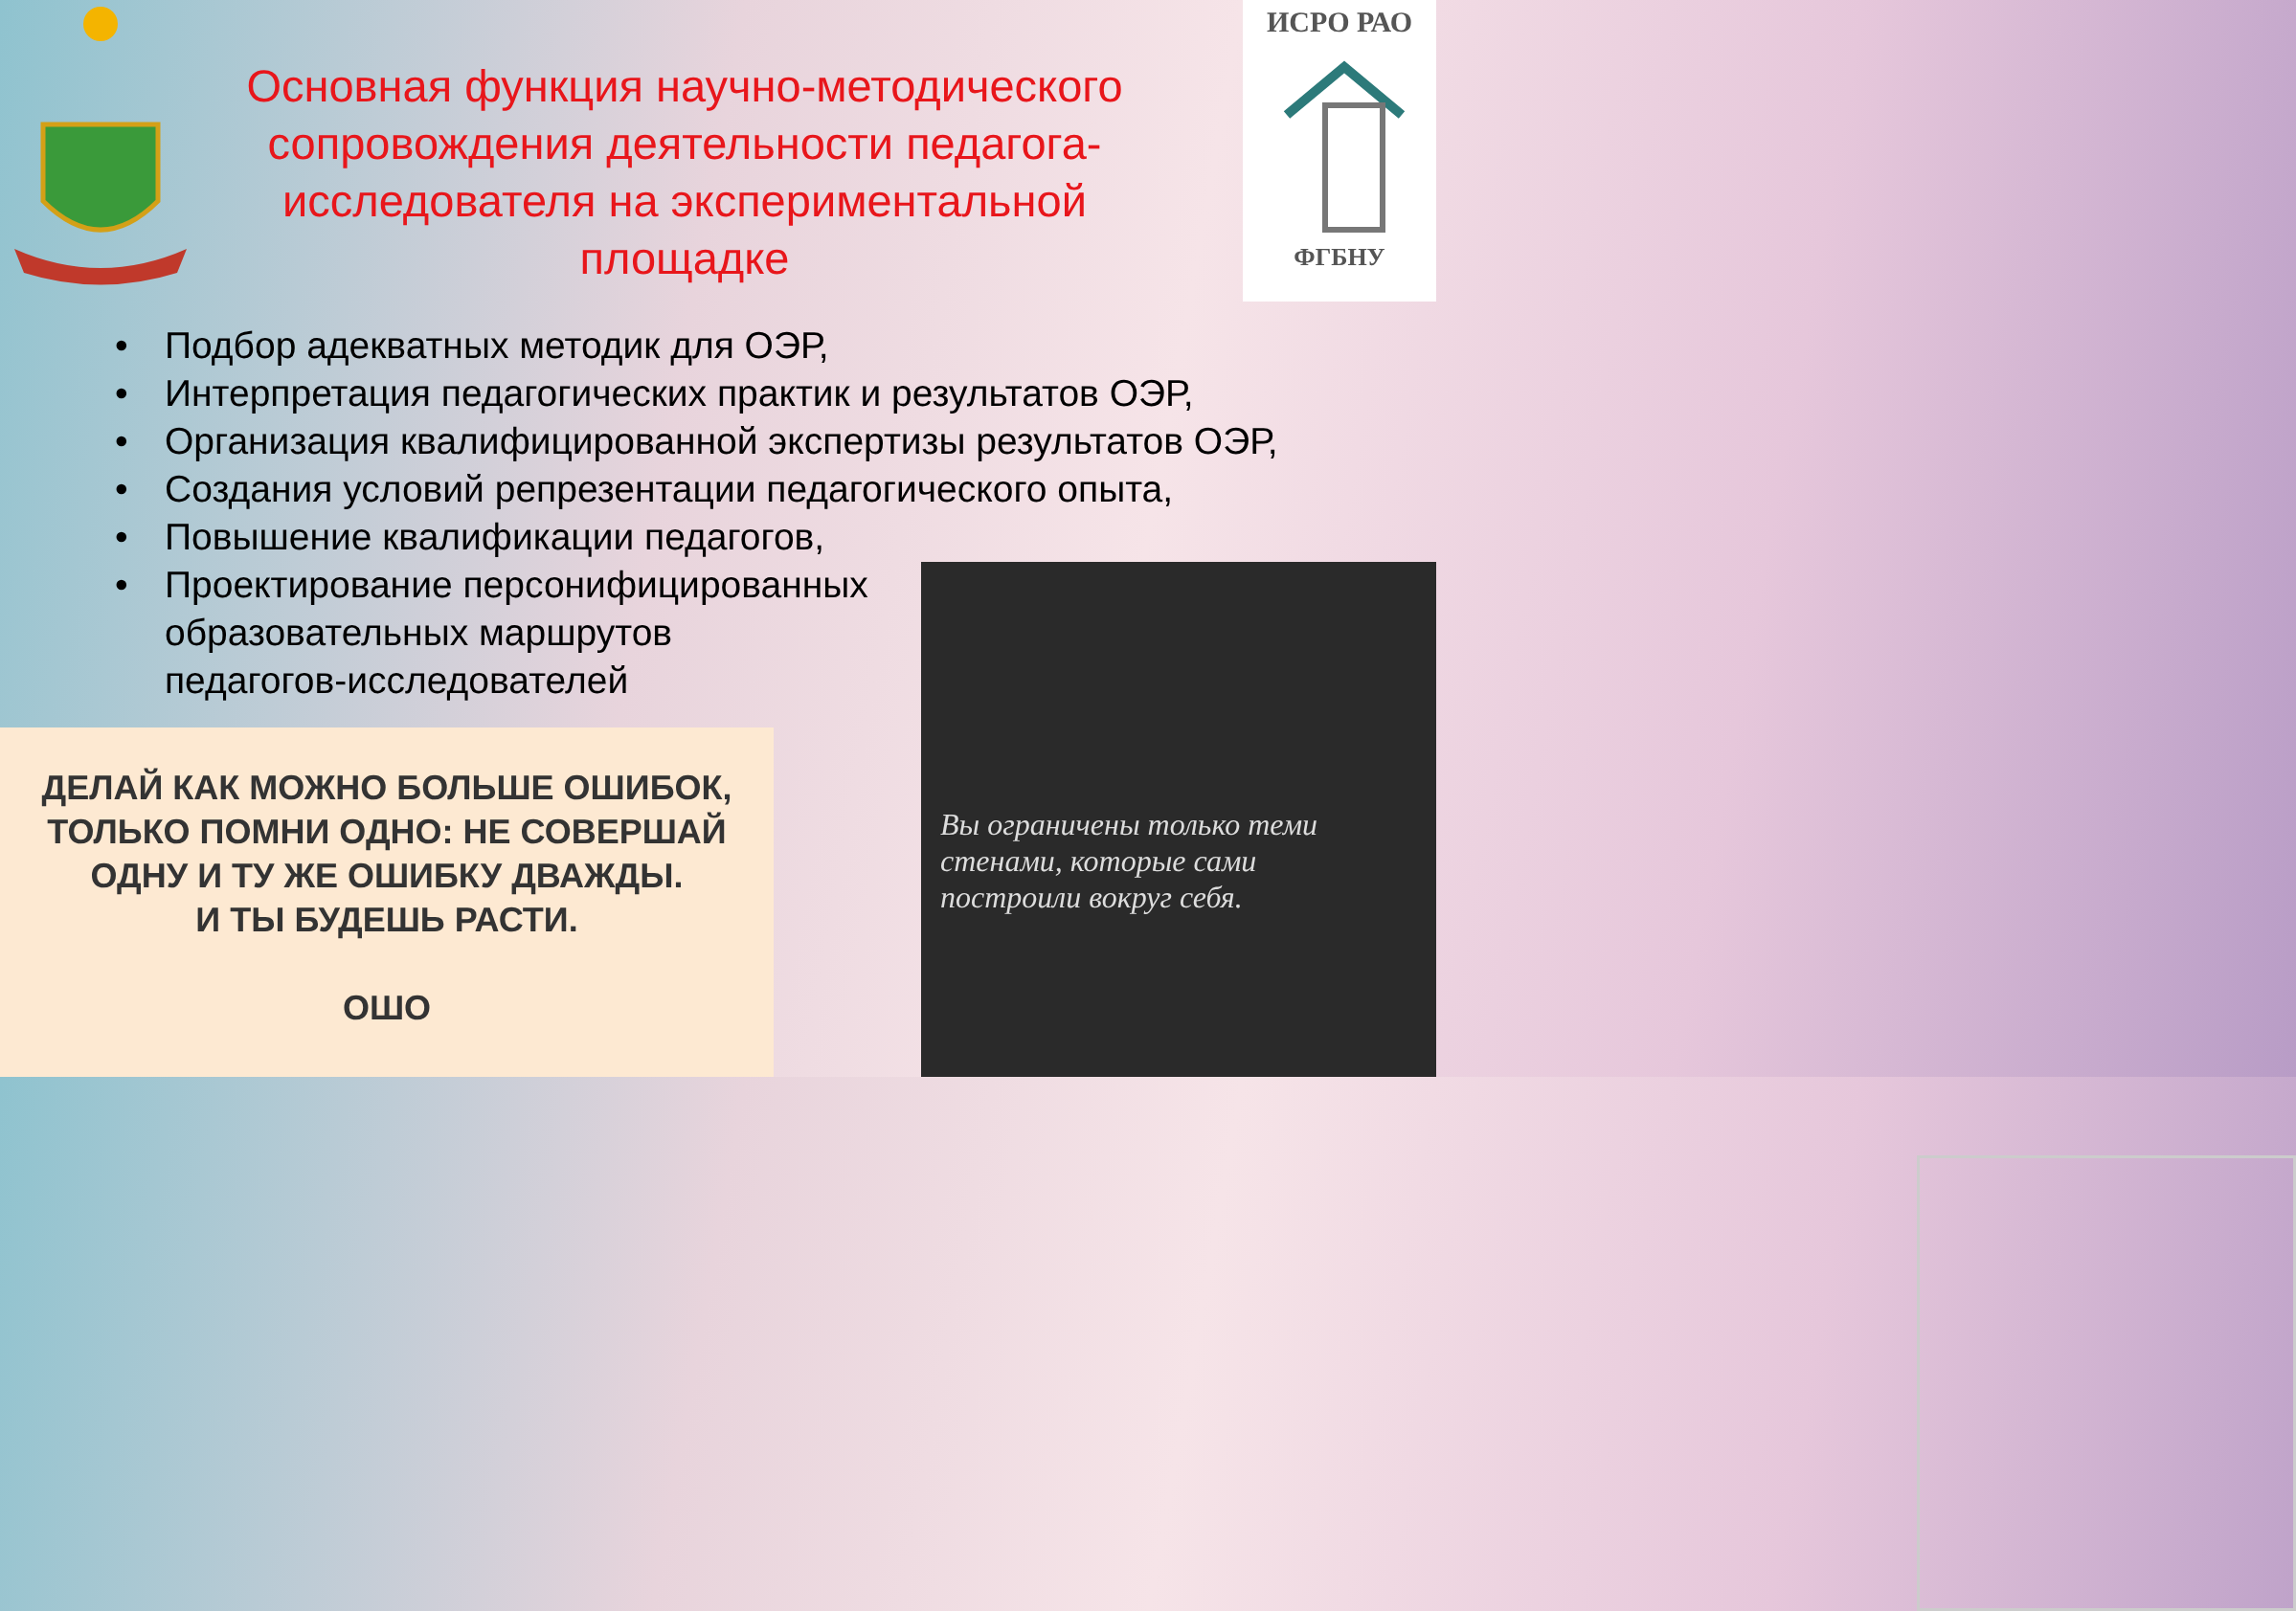ИСРО РАО
ФГБНУ
Основная функция научно-методического сопровождения деятельности педагога-исследователя на экспериментальной площадке
• Подбор адекватных методик для ОЭР,
• Интерпретация педагогических практик и результатов ОЭР,
• Организация квалифицированной экспертизы результатов ОЭР,
• Создания условий репрезентации педагогического опыта,
• Повышение квалификации педагогов,
• Проектирование персонифицированных
образовательных маршрутов
педагогов-исследователей
ДЕЛАЙ КАК МОЖНО БОЛЬШЕ ОШИБОК,
ТОЛЬКО ПОМНИ ОДНО: НЕ СОВЕРШАЙ
ОДНУ И ТУ ЖЕ ОШИБКУ ДВАЖДЫ.
И ТЫ БУДЕШЬ РАСТИ.
ОШО
Вы ограничены только теми
стенами, которые сами
построили вокруг себя.